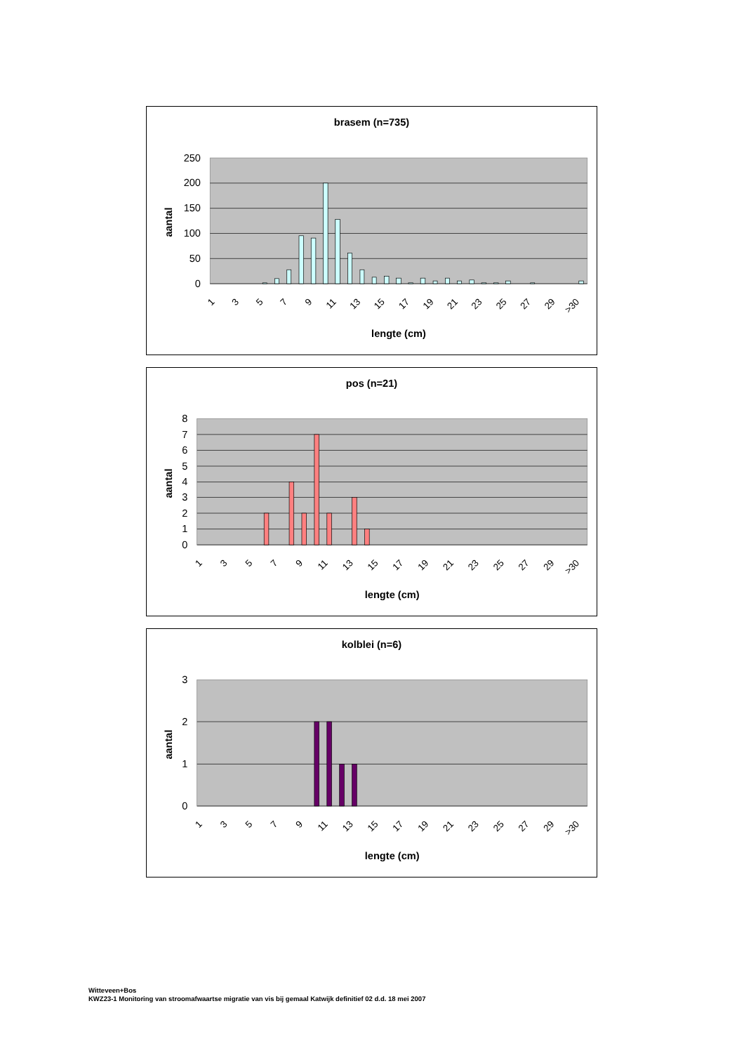brasem (n=735)
250
200
150
100
50
0
aantal
1
3
5
7
9
11
13
15
17
19
21
23
25
27
29
>30
lengte (cm)
pos (n=21)
8
7
6
5
4
3
2
1
0
aantal
1
3
5
7
9
11
13
15
17
19
21
23
25
27
29
>30
lengte (cm)
kolblei (n=6)
3
2
1
0
aantal
1
3
5
7
9
11
13
15
17
19
21
23
25
27
29
>30
lengte (cm)
Witteveen+Bos
KWZ23-1 Monitoring van stroomafwaartse migratie van vis bij gemaal Katwijk definitief 02 d.d. 18 mei 2007